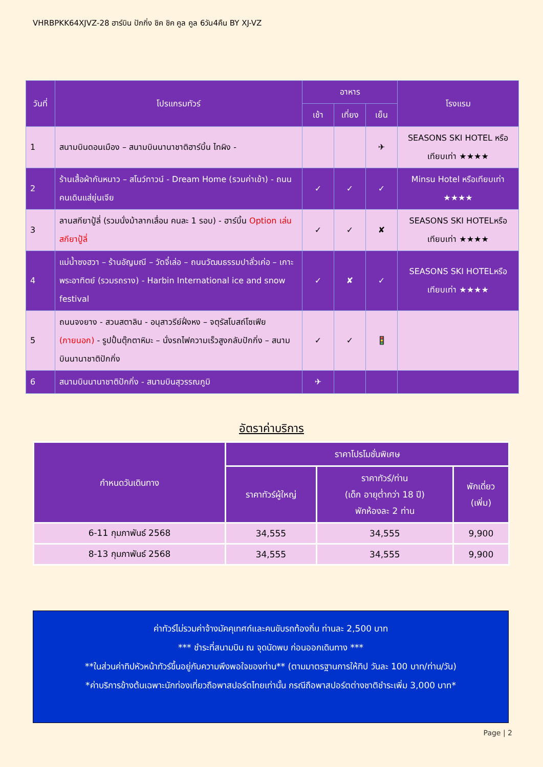VHRBPKK64XJVZ-28 ฮาร์บิน ปักกิ่ง ชิค ชิค คูล คูล 6วัน4คืน BY XJ-VZ
| วันที่ | โปรแกรมทัวร์ | อาหาร | | | โรงแรม |
| --- | --- | --- | --- | --- | --- |
| | | เช้า | เที่ยง | เย็น | |
| 1 | สนามบินดอนเมือง – สนามบินนานาชาติฮาร์บิ้น ไทผิง - | | | ✈ | SEASONS SKI HOTEL หรือเทียบเท่า ★★★★ |
| 2 | ร้านเสื้อผ้ากันหนาว – สโนว์ทาวน์ - Dream Home (รวมค่าเข้า) - ถนนคนเดินแส่ยุ่นเจีย | ✓ | ✓ | ✓ | Minsu Hotel หรือเทียบเท่า ★★★★ |
| 3 | ลานสกียาปู้ลี่ (รวมนั่งม้าลากเลื่อน คนละ 1 รอบ) - ฮาร์บิ้น Option เล่นสกียาปู้ลี่ | ✓ | ✓ | ✘ | SEASONS SKI HOTELหรือเทียบเท่า ★★★★ |
| 4 | แม่น้ำซงฮวา – ร้านอัญมณี – วัดจี๋เล่อ – ถนนวัฒนธรรมปาลั่วเค่อ – เกาะพระอาทิตย์ (รวมรถราง) - Harbin International ice and snow festival | ✓ | ✘ | ✓ | SEASONS SKI HOTELหรือเทียบเท่า ★★★★ |
| 5 | ถนนจงยาง - สวนสตาลิน - อนุสาวรีย์ฝั่งหง – จตุรัสโบสถ์โซเฟีย (ภายนอก) - รูปปั้นตุ๊กตาหิมะ – นั่งรถไฟความเร็วสูงกลับปักกิ่ง – สนามบินนานาชาติปักกิ่ง | ✓ | ✓ | 🚦 | |
| 6 | สนามบินนานาชาติปักกิ่ง - สนามบินสุวรรณภูมิ | ✈ | | | |
อัตราค่าบริการ
| กำหนดวันเดินทาง | ราคาโปรโมชั่นพิเศษ | | |
| --- | --- | --- | --- |
| | ราคาทัวร์ผู้ใหญ่ | ราคาทัวร์/ท่าน (เด็ก อายุต่ำกว่า 18 ปี) พักห้องละ 2 ท่าน | พักเดี่ยว (เพิ่ม) |
| 6-11 กุมภาพันธ์ 2568 | 34,555 | 34,555 | 9,900 |
| 8-13 กุมภาพันธ์ 2568 | 34,555 | 34,555 | 9,900 |
ค่าทัวร์ไม่รวมค่าจ้างมัคคุเทศก์และคนขับรถท้องถิ่น ท่านละ 2,500 บาท
*** ชำระที่สนามบิน ณ จุดนัดพบ ก่อนออกเดินทาง ***
**ในส่วนค่าทิปหัวหน้าทัวร์ขึ้นอยู่กับความพึงพอใจของท่าน** (ตามมาตรฐานการให้ทิป วันละ 100 บาท/ท่าน/วัน)
*ค่าบริการข้างต้นเฉพาะนักท่องเที่ยวถือพาสปอร์ตไทยเท่านั้น กรณีถือพาสปอร์ตต่างชาติชำระเพิ่ม 3,000 บาท*
Page | 2